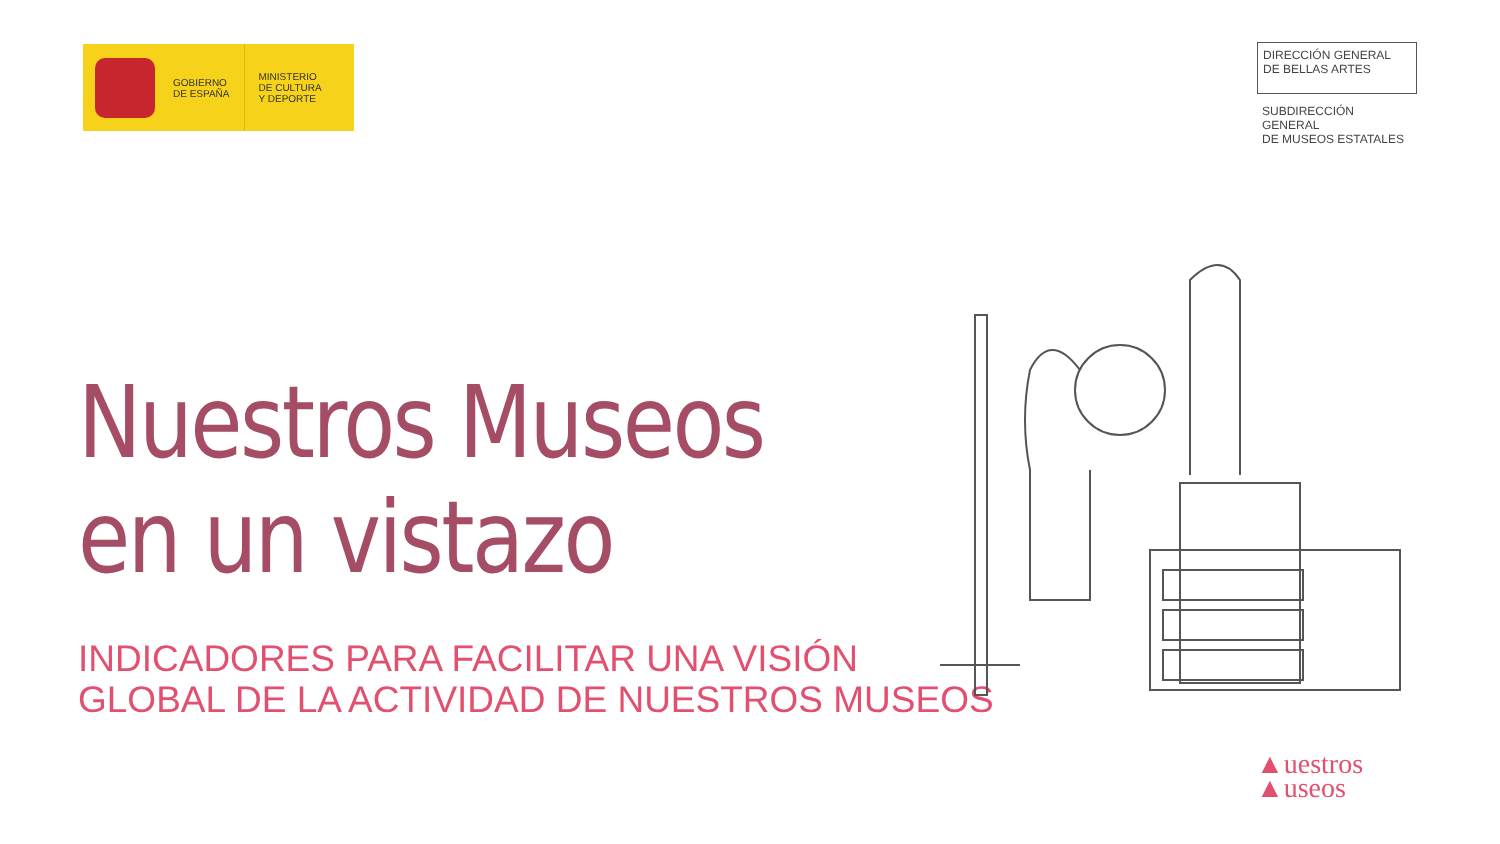GOBIERNO
DE ESPAÑA
MINISTERIO
DE CULTURA
Y DEPORTE
DIRECCIÓN GENERAL
DE BELLAS ARTES
SUBDIRECCIÓN GENERAL
DE MUSEOS ESTATALES
Nuestros Museos
en un vistazo
INDICADORES PARA FACILITAR UNA VISIÓN
GLOBAL DE LA ACTIVIDAD DE NUESTROS MUSEOS
▲uestros
▲useos